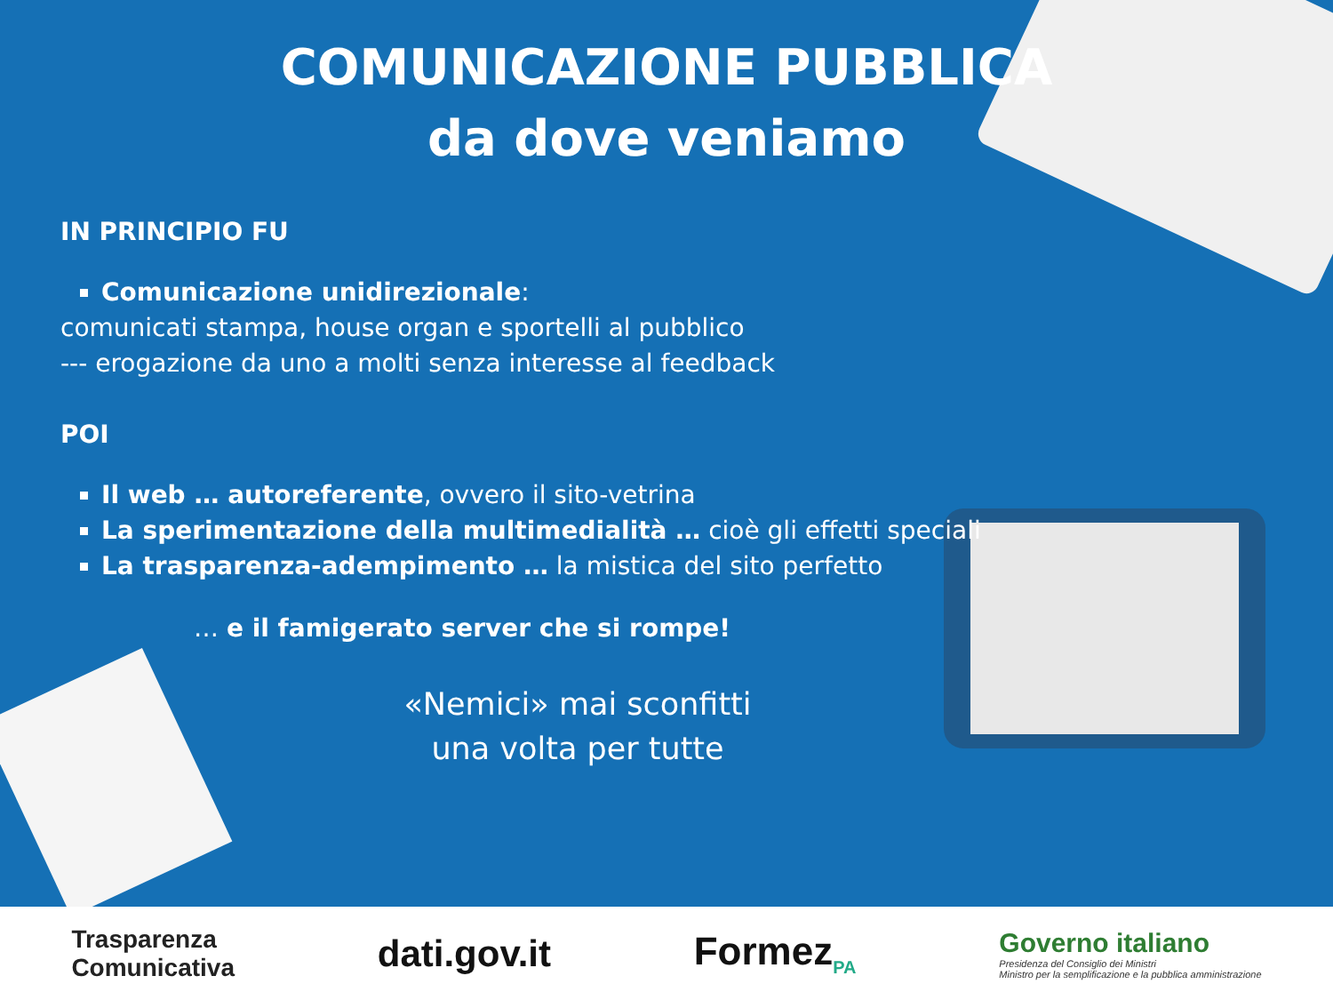COMUNICAZIONE PUBBLICA
da dove veniamo
IN PRINCIPIO FU
Comunicazione unidirezionale:
comunicati stampa, house organ e sportelli al pubblico
--- erogazione da uno a molti senza interesse al feedback
POI
Il web … autoreferente, ovvero il sito-vetrina
La sperimentazione della multimedialità … cioè gli effetti speciali
La trasparenza-adempimento … la mistica del sito perfetto
… e il famigerato server che si rompe!
«Nemici» mai sconfitti
una volta per tutte
Trasparenza
Comunicativa
dati.gov.it Formez<sub>PA</sub>
Governo italiano
Presidenza del Consiglio dei Ministri
Ministro per la semplificazione e la pubblica amministrazione